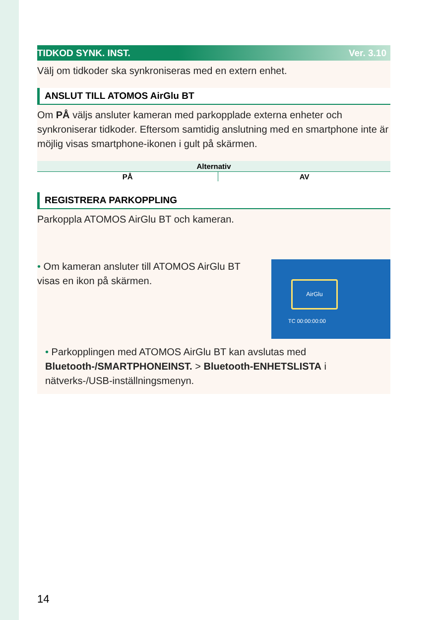TIDKOD SYNK. INST. Ver. 3.10
Välj om tidkoder ska synkroniseras med en extern enhet.
ANSLUT TILL ATOMOS AirGlu BT
Om PÅ väljs ansluter kameran med parkopplade externa enheter och synkroniserar tidkoder. Eftersom samtidig anslutning med en smartphone inte är möjlig visas smartphone-ikonen i gult på skärmen.
| Alternativ | |
| --- | --- |
| PÅ | AV |
REGISTRERA PARKOPPLING
Parkoppla ATOMOS AirGlu BT och kameran.
• Om kameran ansluter till ATOMOS AirGlu BT visas en ikon på skärmen.
AirGlu
TC 00:00:00:00
• Parkopplingen med ATOMOS AirGlu BT kan avslutas med Bluetooth-/SMARTPHONEINST. > Bluetooth-ENHETSLISTA i nätverks-/USB-inställningsmenyn.
14